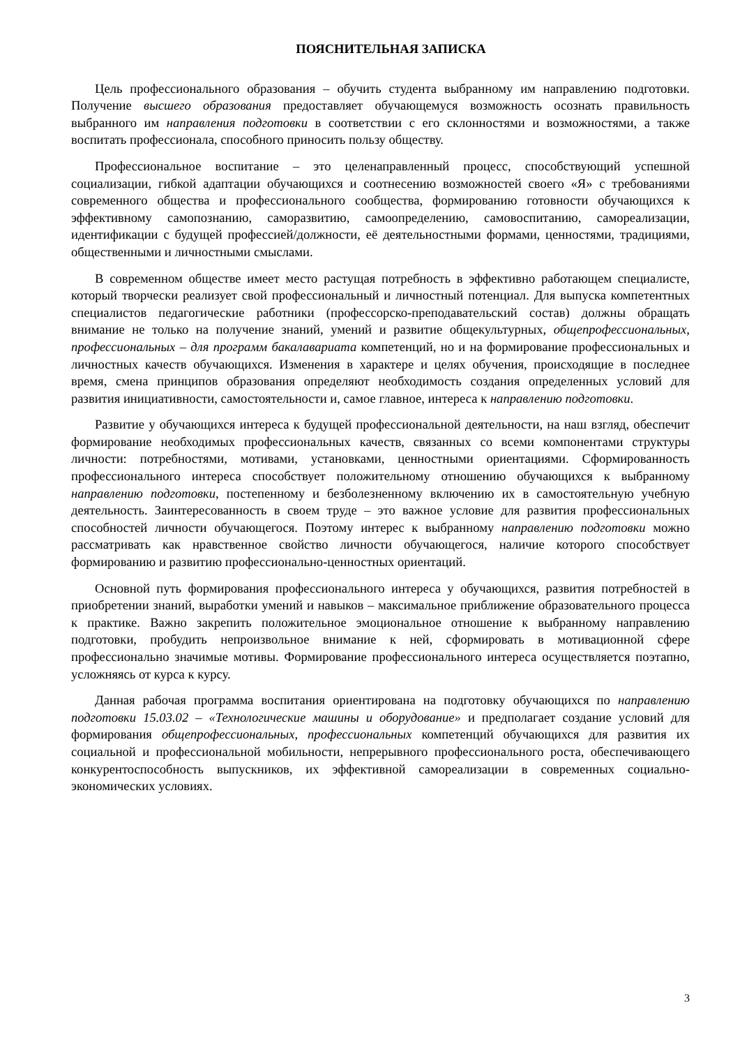ПОЯСНИТЕЛЬНАЯ ЗАПИСКА
Цель профессионального образования – обучить студента выбранному им направлению подготовки. Получение высшего образования предоставляет обучающемуся возможность осознать правильность выбранного им направления подготовки в соответствии с его склонностями и возможностями, а также воспитать профессионала, способного приносить пользу обществу.
Профессиональное воспитание – это целенаправленный процесс, способствующий успешной социализации, гибкой адаптации обучающихся и соотнесению возможностей своего «Я» с требованиями современного общества и профессионального сообщества, формированию готовности обучающихся к эффективному самопознанию, саморазвитию, самоопределению, самовоспитанию, самореализации, идентификации с будущей профессией/должности, её деятельностными формами, ценностями, традициями, общественными и личностными смыслами.
В современном обществе имеет место растущая потребность в эффективно работающем специалисте, который творчески реализует свой профессиональный и личностный потенциал. Для выпуска компетентных специалистов педагогические работники (профессорско-преподавательский состав) должны обращать внимание не только на получение знаний, умений и развитие общекультурных, общепрофессиональных, профессиональных – для программ бакалавариата компетенций, но и на формирование профессиональных и личностных качеств обучающихся. Изменения в характере и целях обучения, происходящие в последнее время, смена принципов образования определяют необходимость создания определенных условий для развития инициативности, самостоятельности и, самое главное, интереса к направлению подготовки.
Развитие у обучающихся интереса к будущей профессиональной деятельности, на наш взгляд, обеспечит формирование необходимых профессиональных качеств, связанных со всеми компонентами структуры личности: потребностями, мотивами, установками, ценностными ориентациями. Сформированность профессионального интереса способствует положительному отношению обучающихся к выбранному направлению подготовки, постепенному и безболезненному включению их в самостоятельную учебную деятельность. Заинтересованность в своем труде – это важное условие для развития профессиональных способностей личности обучающегося. Поэтому интерес к выбранному направлению подготовки можно рассматривать как нравственное свойство личности обучающегося, наличие которого способствует формированию и развитию профессионально-ценностных ориентаций.
Основной путь формирования профессионального интереса у обучающихся, развития потребностей в приобретении знаний, выработки умений и навыков – максимальное приближение образовательного процесса к практике. Важно закрепить положительное эмоциональное отношение к выбранному направлению подготовки, пробудить непроизвольное внимание к ней, сформировать в мотивационной сфере профессионально значимые мотивы. Формирование профессионального интереса осуществляется поэтапно, усложняясь от курса к курсу.
Данная рабочая программа воспитания ориентирована на подготовку обучающихся по направлению подготовки 15.03.02 – «Технологические машины и оборудование» и предполагает создание условий для формирования общепрофессиональных, профессиональных компетенций обучающихся для развития их социальной и профессиональной мобильности, непрерывного профессионального роста, обеспечивающего конкурентоспособность выпускников, их эффективной самореализации в современных социально-экономических условиях.
3